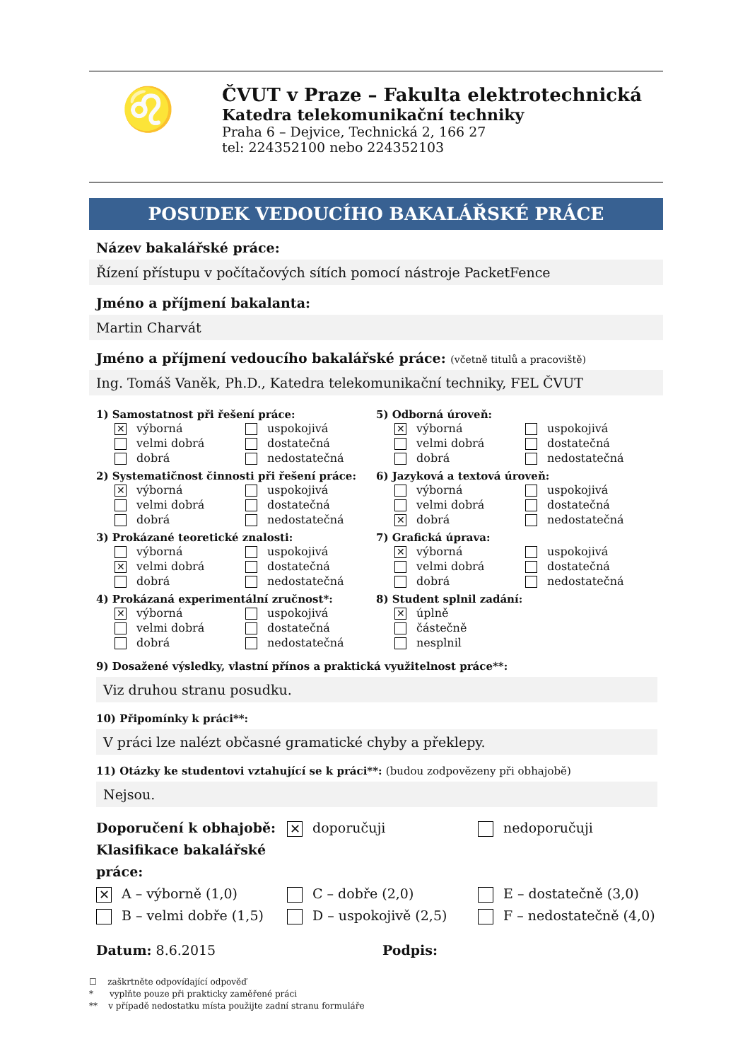♌
ČVUT v Praze – Fakulta elektrotechnická
Katedra telekomunikační techniky
Praha 6 – Dejvice, Technická 2, 166 27
tel: 224352100 nebo 224352103
POSUDEK VEDOUCÍHO BAKALÁŘSKÉ PRÁCE
Název bakalářské práce:
Řízení přístupu v počítačových sítích pomocí nástroje PacketFence
Jméno a příjmení bakalanta:
Martin Charvát
Jméno a příjmení vedoucího bakalářské práce: (včetně titulů a pracoviště)
Ing. Tomáš Vaněk, Ph.D., Katedra telekomunikační techniky, FEL ČVUT
1) Samostatnost při řešení práce:
✕ výborná
velmi dobrá
dobrá
uspokojivá
dostatečná
nedostatečná
5) Odborná úroveň:
✕ výborná
velmi dobrá
dobrá
uspokojivá
dostatečná
nedostatečná
2) Systematičnost činnosti při řešení práce:
✕ výborná
velmi dobrá
dobrá
uspokojivá
dostatečná
nedostatečná
6) Jazyková a textová úroveň:
výborná
velmi dobrá
✕ dobrá
uspokojivá
dostatečná
nedostatečná
3) Prokázané teoretické znalosti:
výborná
✕ velmi dobrá
dobrá
uspokojivá
dostatečná
nedostatečná
7) Grafická úprava:
✕ výborná
velmi dobrá
dobrá
uspokojivá
dostatečná
nedostatečná
4) Prokázaná experimentální zručnost*:
✕ výborná
velmi dobrá
dobrá
uspokojivá
dostatečná
nedostatečná
8) Student splnil zadání:
✕ úplně
částečně
nesplnil
9) Dosažené výsledky, vlastní přínos a praktická využitelnost práce**:
Viz druhou stranu posudku.
10) Připomínky k práci**:
V práci lze nalézt občasné gramatické chyby a překlepy.
11) Otázky ke studentovi vztahující se k práci**: (budou zodpovězeny při obhajobě)
Nejsou.
Doporučení k obhajobě: ✕ doporučuji nedoporučuji
Klasifikace bakalářské práce:
✕ A – výborně (1,0) C – dobře (2,0) E – dostatečně (3,0) B – velmi dobře (1,5) D – uspokojivě (2,5) F – nedostatečně (4,0)
Datum: 8.6.2015 Podpis:
☐ zaškrtněte odpovídající odpověď
* vyplňte pouze při prakticky zaměřené práci
** v případě nedostatku místa použijte zadní stranu formuláře